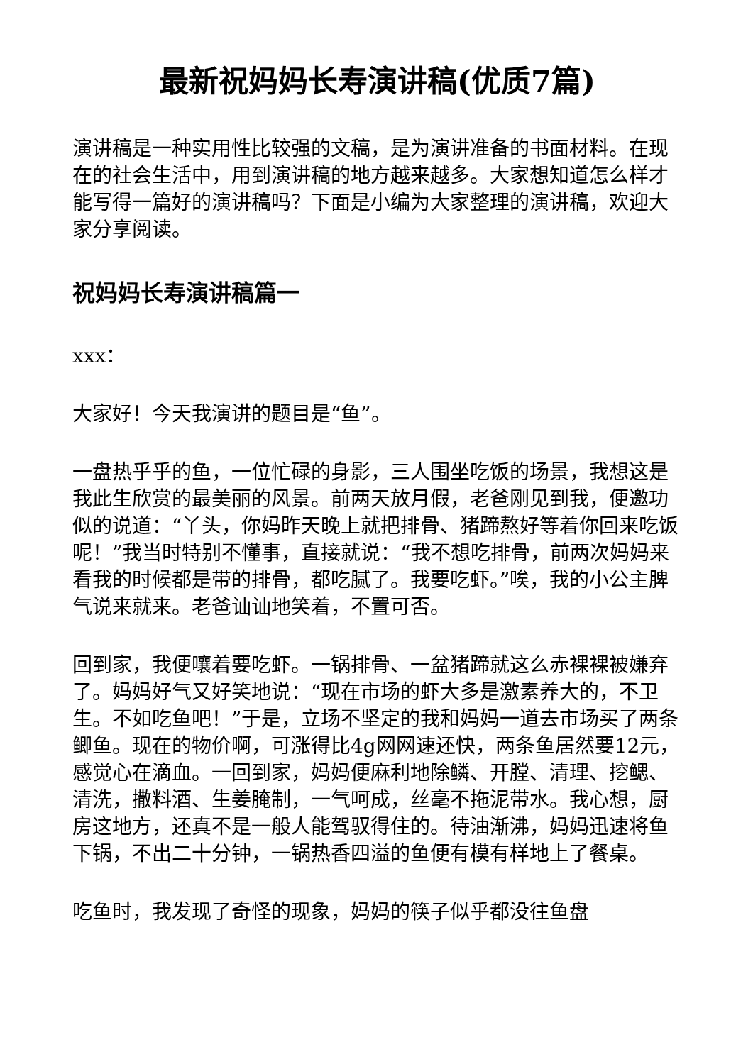最新祝妈妈长寿演讲稿(优质7篇)
演讲稿是一种实用性比较强的文稿，是为演讲准备的书面材料。在现在的社会生活中，用到演讲稿的地方越来越多。大家想知道怎么样才能写得一篇好的演讲稿吗？下面是小编为大家整理的演讲稿，欢迎大家分享阅读。
祝妈妈长寿演讲稿篇一
xxx：
大家好！今天我演讲的题目是“鱼”。
一盘热乎乎的鱼，一位忙碌的身影，三人围坐吃饭的场景，我想这是我此生欣赏的最美丽的风景。前两天放月假，老爸刚见到我，便邀功似的说道：“丫头，你妈昨天晚上就把排骨、猪蹄熬好等着你回来吃饭呢！”我当时特别不懂事，直接就说：“我不想吃排骨，前两次妈妈来看我的时候都是带的排骨，都吃腻了。我要吃虾。”唉，我的小公主脾气说来就来。老爸讪讪地笑着，不置可否。
回到家，我便嚷着要吃虾。一锅排骨、一盆猪蹄就这么赤裸裸被嫌弃了。妈妈好气又好笑地说：“现在市场的虾大多是激素养大的，不卫生。不如吃鱼吧！”于是，立场不坚定的我和妈妈一道去市场买了两条鲫鱼。现在的物价啊，可涨得比4g网网速还快，两条鱼居然要12元，感觉心在滴血。一回到家，妈妈便麻利地除鳞、开膛、清理、挖鳃、清洗，撒料酒、生姜腌制，一气呵成，丝毫不拖泥带水。我心想，厨房这地方，还真不是一般人能驾驭得住的。待油渐沸，妈妈迅速将鱼下锅，不出二十分钟，一锅热香四溢的鱼便有模有样地上了餐桌。
吃鱼时，我发现了奇怪的现象，妈妈的筷子似乎都没往鱼盘